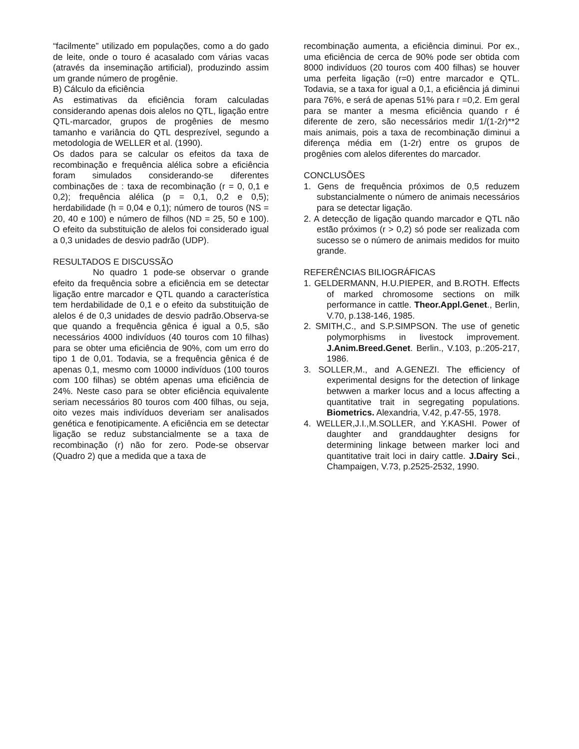“facilmente” utilizado em populações, como a do gado de leite, onde o touro é acasalado com várias vacas (através da inseminação artificial), produzindo assim um grande número de progênie.
B) Cálculo da eficiência
As estimativas da eficiência foram calculadas considerando apenas dois alelos no QTL, ligação entre QTL-marcador, grupos de progênies de mesmo tamanho e variância do QTL desprezível, segundo a metodologia de WELLER et al. (1990).
Os dados para se calcular os efeitos da taxa de recombinação e frequência alélica sobre a eficiência foram simulados considerando-se diferentes combinações de : taxa de recombinação (r = 0, 0,1 e 0,2); frequência alélica (p = 0,1, 0,2 e 0,5); herdabilidade (h = 0,04 e 0,1); número de touros (NS = 20, 40 e 100) e número de filhos (ND = 25, 50 e 100). O efeito da substituição de alelos foi considerado igual a 0,3 unidades de desvio padrão (UDP).
RESULTADOS E DISCUSSÃO
No quadro 1 pode-se observar o grande efeito da frequência sobre a eficiência em se detectar ligação entre marcador e QTL quando a característica tem herdabilidade de 0,1 e o efeito da substituição de alelos é de 0,3 unidades de desvio padrão.Observa-se que quando a frequência gênica é igual a 0,5, são necessários 4000 indivíduos (40 touros com 10 filhas) para se obter uma eficiência de 90%, com um erro do tipo 1 de 0,01. Todavia, se a frequência gênica é de apenas 0,1, mesmo com 10000 indivíduos (100 touros com 100 filhas) se obtém apenas uma eficiência de 24%. Neste caso para se obter eficiência equivalente seriam necessários 80 touros com 400 filhas, ou seja, oito vezes mais indivíduos deveriam ser analisados genética e fenotipicamente. A eficiência em se detectar ligação se reduz substancialmente se a taxa de recombinação (r) não for zero. Pode-se observar (Quadro 2) que a medida que a taxa de
recombinação aumenta, a eficiência diminui. Por ex., uma eficiência de cerca de 90% pode ser obtida com 8000 indivíduos (20 touros com 400 filhas) se houver uma perfeita ligação (r=0) entre marcador e QTL. Todavia, se a taxa for igual a 0,1, a eficiência já diminui para 76%, e será de apenas 51% para r =0,2. Em geral para se manter a mesma eficiência quando r é diferente de zero, são necessários medir 1/(1-2r)**2 mais animais, pois a taxa de recombinação diminui a diferença média em (1-2r) entre os grupos de progênies com alelos diferentes do marcador.
CONCLUSÕES
1. Gens de frequência próximos de 0,5 reduzem substancialmente o número de animais necessários para se detectar ligação.
2. A detecção de ligação quando marcador e QTL não estão próximos (r > 0,2) só pode ser realizada com sucesso se o número de animais medidos for muito grande.
REFERÊNCIAS BILIOGRÁFICAS
1. GELDERMANN, H.U.PIEPER, and B.ROTH. Effects of marked chromosome sections on milk performance in cattle. Theor.Appl.Genet., Berlin, V.70, p.138-146, 1985.
2. SMITH,C., and S.P.SIMPSON. The use of genetic polymorphisms in livestock improvement. J.Anim.Breed.Genet. Berlin., V.103, p.:205-217, 1986.
3. SOLLER,M., and A.GENEZI. The efficiency of experimental designs for the detection of linkage betwwen a marker locus and a locus affecting a quantitative trait in segregating populations. Biometrics. Alexandria, V.42, p.47-55, 1978.
4. WELLER,J.I.,M.SOLLER, and Y.KASHI. Power of daughter and granddaughter designs for determining linkage between marker loci and quantitative trait loci in dairy cattle. J.Dairy Sci., Champaigen, V.73, p.2525-2532, 1990.